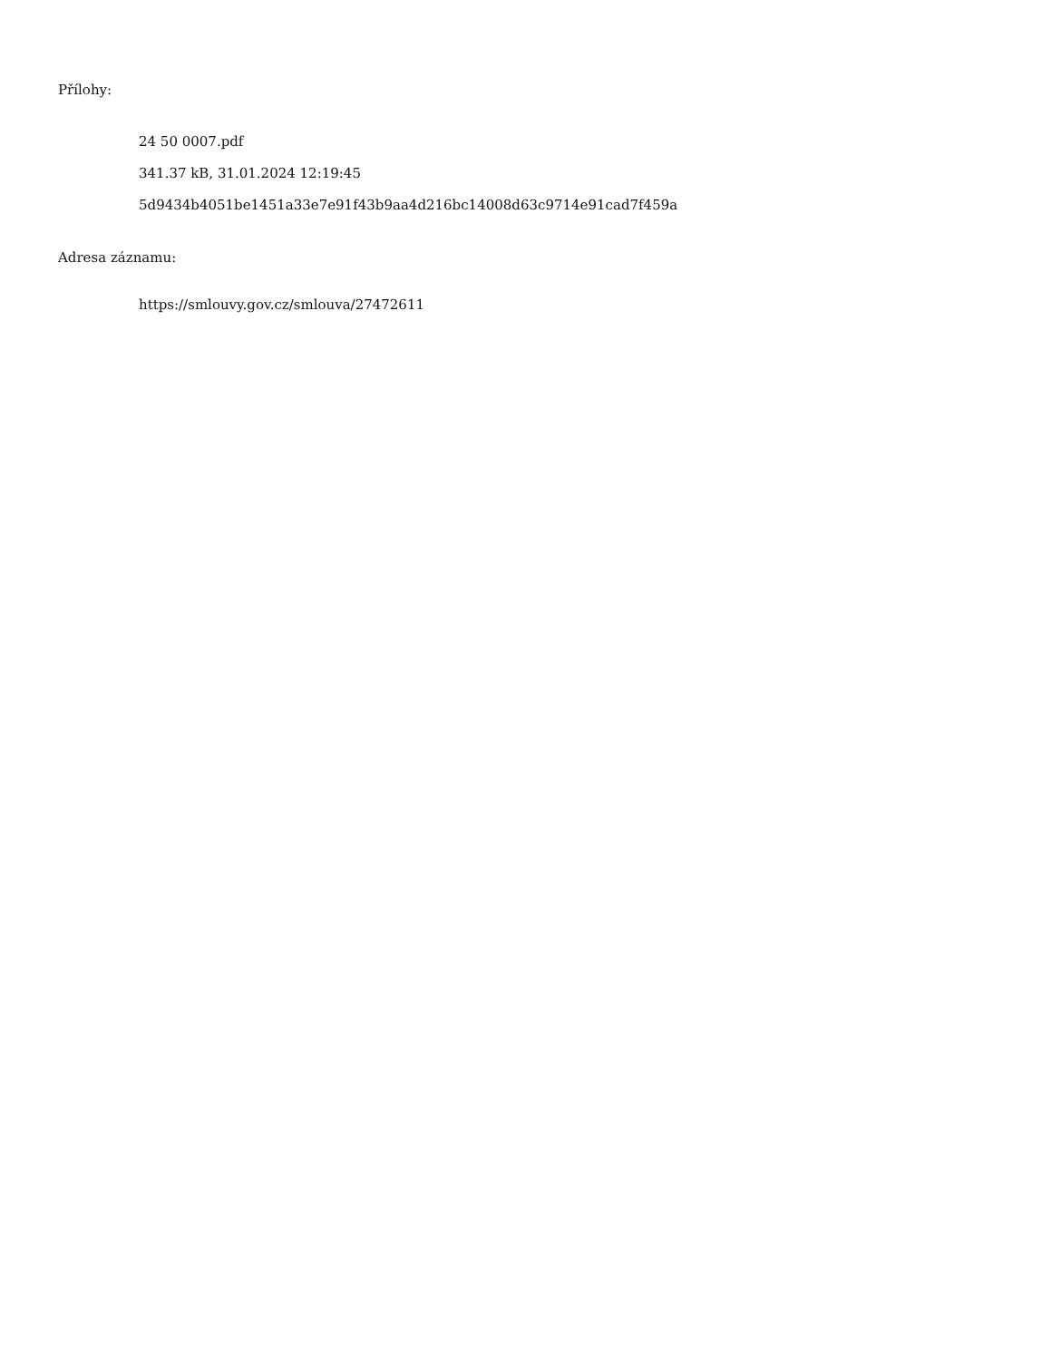Přílohy:
24 50 0007.pdf
341.37 kB, 31.01.2024 12:19:45
5d9434b4051be1451a33e7e91f43b9aa4d216bc14008d63c9714e91cad7f459a
Adresa záznamu:
https://smlouvy.gov.cz/smlouva/27472611